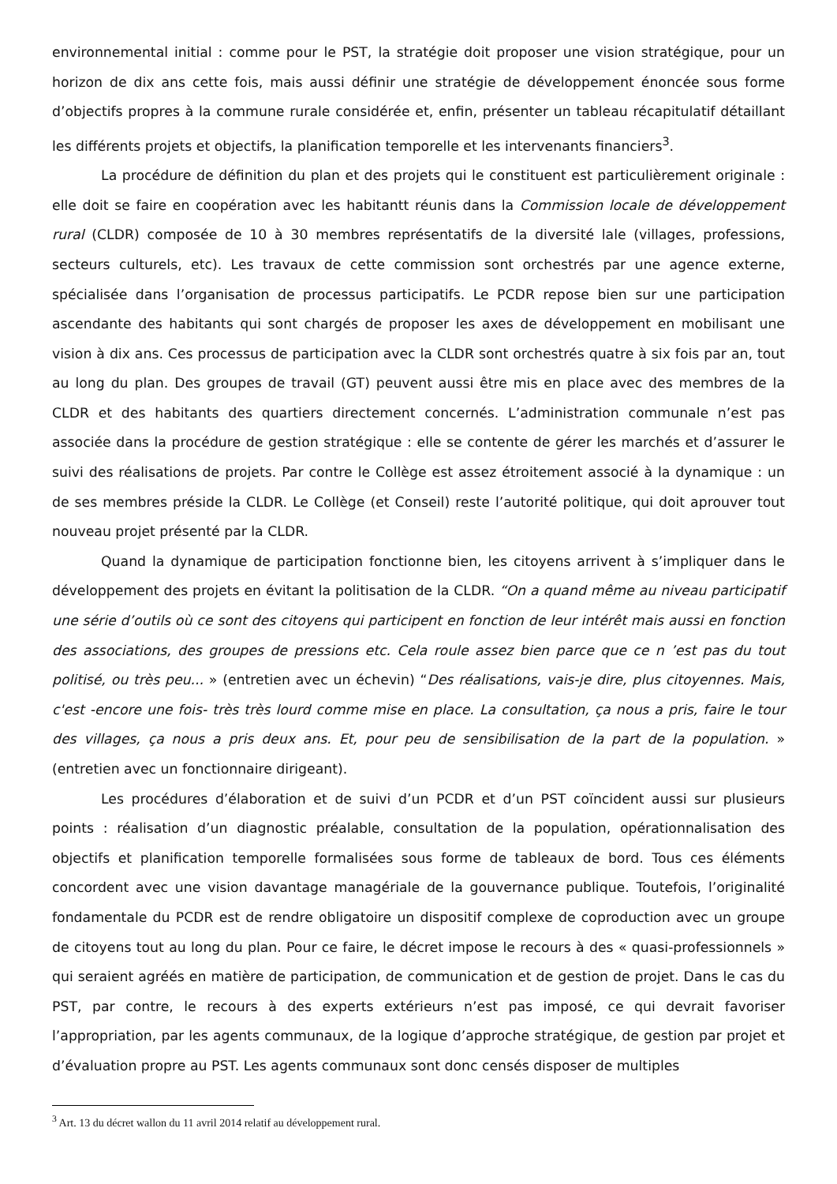environnemental initial : comme pour le PST, la stratégie doit proposer une vision stratégique, pour un horizon de dix ans cette fois, mais aussi définir une stratégie de développement énoncée sous forme d’objectifs propres à la commune rurale considérée et, enfin, présenter un tableau récapitulatif détaillant les différents projets et objectifs, la planification temporelle et les intervenants financiers<sup>3</sup>.
La procédure de définition du plan et des projets qui le constituent est particulièrement originale : elle doit se faire en coopération avec les habitantt réunis dans la Commission locale de développement rural (CLDR) composée de 10 à 30 membres représentatifs de la diversité lale (villages, professions, secteurs culturels, etc). Les travaux de cette commission sont orchestrés par une agence externe, spécialisée dans l’organisation de processus participatifs. Le PCDR repose bien sur une participation ascendante des habitants qui sont chargés de proposer les axes de développement en mobilisant une vision à dix ans. Ces processus de participation avec la CLDR sont orchestrés quatre à six fois par an, tout au long du plan. Des groupes de travail (GT) peuvent aussi être mis en place avec des membres de la CLDR et des habitants des quartiers directement concernés. L’administration communale n’est pas associée dans la procédure de gestion stratégique : elle se contente de gérer les marchés et d’assurer le suivi des réalisations de projets. Par contre le Collège est assez étroitement associé à la dynamique : un de ses membres préside la CLDR. Le Collège (et Conseil) reste l’autorité politique, qui doit aprouver tout nouveau projet présenté par la CLDR.
Quand la dynamique de participation fonctionne bien, les citoyens arrivent à s’impliquer dans le développement des projets en évitant la politisation de la CLDR. “On a quand même au niveau participatif une série d’outils où ce sont des citoyens qui participent en fonction de leur intérêt mais aussi en fonction des associations, des groupes de pressions etc. Cela roule assez bien parce que ce n ’est pas du tout politisé, ou très peu... » (entretien avec un échevin) “Des réalisations, vais-je dire, plus citoyennes. Mais, c'est -encore une fois- très très lourd comme mise en place. La consultation, ça nous a pris, faire le tour des villages, ça nous a pris deux ans. Et, pour peu de sensibilisation de la part de la population. » (entretien avec un fonctionnaire dirigeant).
Les procédures d’élaboration et de suivi d’un PCDR et d’un PST coïncident aussi sur plusieurs points : réalisation d’un diagnostic préalable, consultation de la population, opérationnalisation des objectifs et planification temporelle formalisées sous forme de tableaux de bord. Tous ces éléments concordent avec une vision davantage managériale de la gouvernance publique. Toutefois, l’originalité fondamentale du PCDR est de rendre obligatoire un dispositif complexe de coproduction avec un groupe de citoyens tout au long du plan. Pour ce faire, le décret impose le recours à des « quasi-professionnels » qui seraient agréés en matière de participation, de communication et de gestion de projet. Dans le cas du PST, par contre, le recours à des experts extérieurs n’est pas imposé, ce qui devrait favoriser l’appropriation, par les agents communaux, de la logique d’approche stratégique, de gestion par projet et d’évaluation propre au PST. Les agents communaux sont donc censés disposer de multiples
<sup>3</sup> Art. 13 du décret wallon du 11 avril 2014 relatif au développement rural.